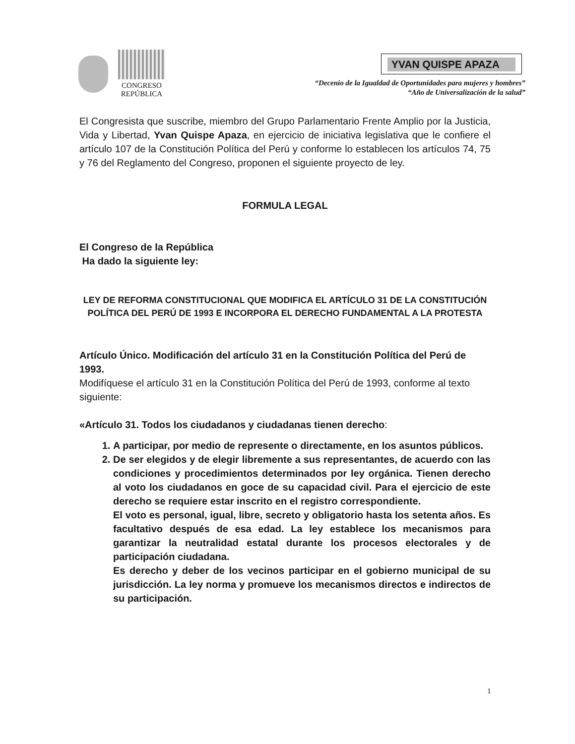CONGRESO
REPÚBLICA
YVAN QUISPE APAZA
“Decenio de la Igualdad de Oportunidades para mujeres y hombres”
“Año de Universalización de la salud”
El Congresista que suscribe, miembro del Grupo Parlamentario Frente Amplio por la Justicia, Vida y Libertad, Yvan Quispe Apaza, en ejercicio de iniciativa legislativa que le confiere el artículo 107 de la Constitución Política del Perú y conforme lo establecen los artículos 74, 75 y 76 del Reglamento del Congreso, proponen el siguiente proyecto de ley.
FORMULA LEGAL
El Congreso de la República
Ha dado la siguiente ley:
LEY DE REFORMA CONSTITUCIONAL QUE MODIFICA EL ARTÍCULO 31 DE LA CONSTITUCIÓN POLÍTICA DEL PERÚ DE 1993 E INCORPORA EL DERECHO FUNDAMENTAL A LA PROTESTA
Artículo Único. Modificación del artículo 31 en la Constitución Política del Perú de 1993.
Modifíquese el artículo 31 en la Constitución Política del Perú de 1993, conforme al texto siguiente:
«Artículo 31. Todos los ciudadanos y ciudadanas tienen derecho:
1. A participar, por medio de represente o directamente, en los asuntos públicos.
2. De ser elegidos y de elegir libremente a sus representantes, de acuerdo con las condiciones y procedimientos determinados por ley orgánica. Tienen derecho al voto los ciudadanos en goce de su capacidad civil. Para el ejercicio de este derecho se requiere estar inscrito en el registro correspondiente.
El voto es personal, igual, libre, secreto y obligatorio hasta los setenta años. Es facultativo después de esa edad. La ley establece los mecanismos para garantizar la neutralidad estatal durante los procesos electorales y de participación ciudadana.
Es derecho y deber de los vecinos participar en el gobierno municipal de su jurisdicción. La ley norma y promueve los mecanismos directos e indirectos de su participación.
1